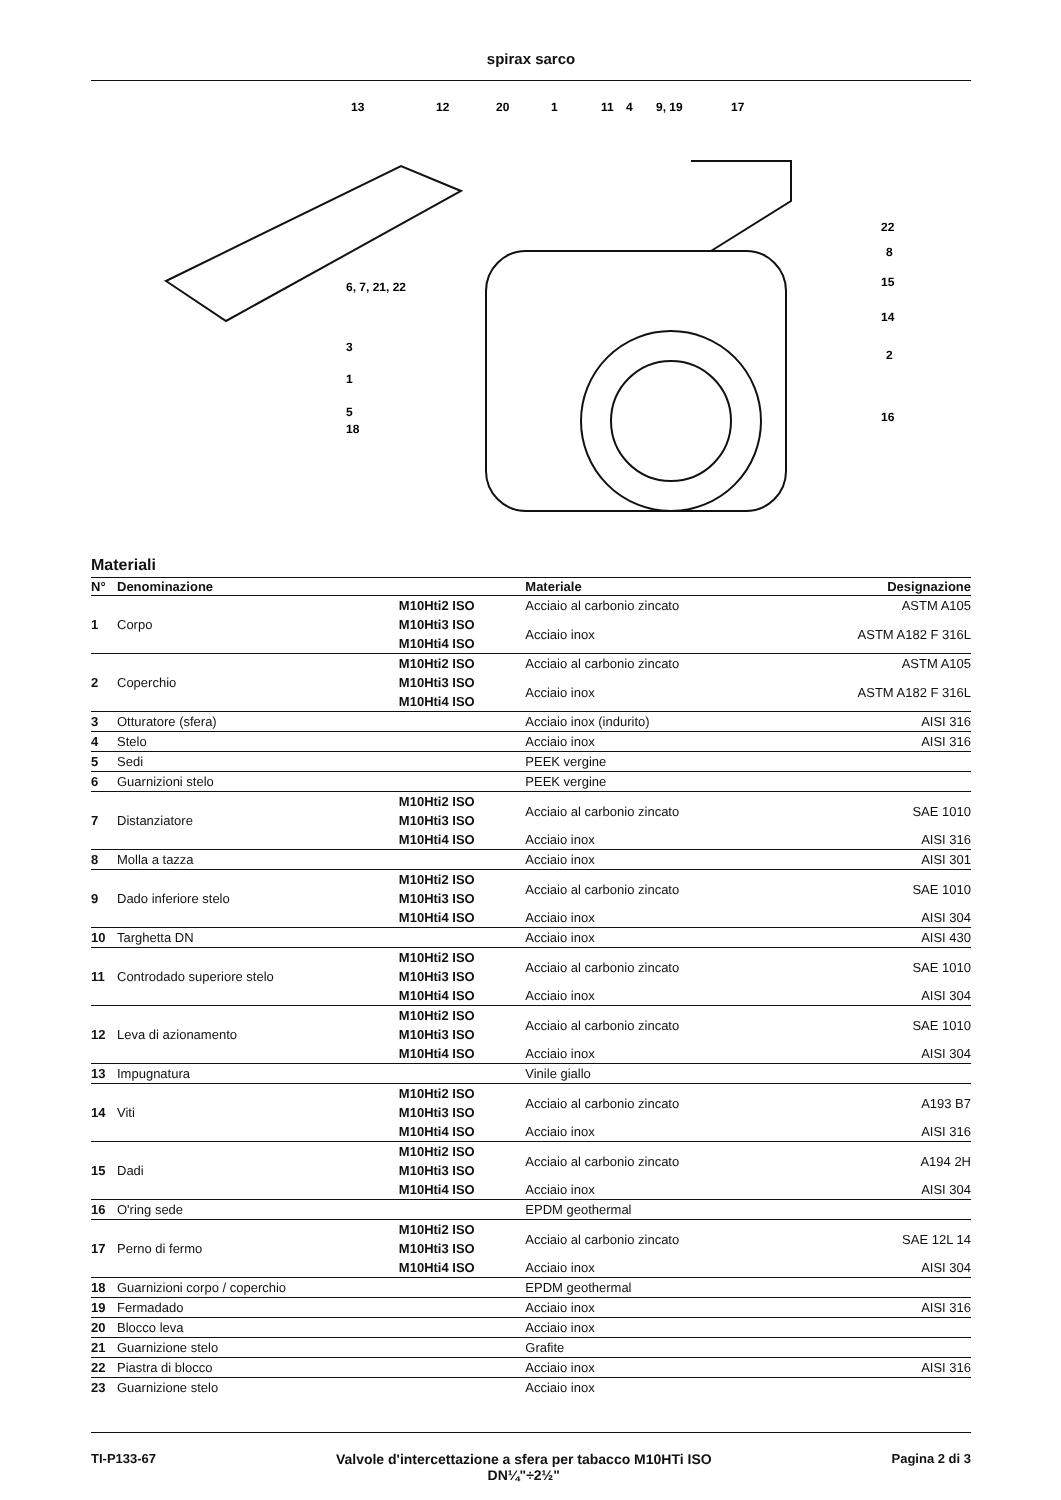spirax sarco
13
12
20
1
11
4
9, 19
17
22
8
15
14
2
16
6, 7, 21, 22
3
1
5
18
Materiali
| N° | Denominazione | | Materiale | Designazione |
| --- | --- | --- | --- | --- |
| 1 | Corpo | M10Hti2 ISO | Acciaio al carbonio zincato | ASTM A105 |
| | | M10Hti3 ISO | Acciaio inox | ASTM A182 F 316L |
| | | M10Hti4 ISO | | |
| 2 | Coperchio | M10Hti2 ISO | Acciaio al carbonio zincato | ASTM A105 |
| | | M10Hti3 ISO | Acciaio inox | ASTM A182 F 316L |
| | | M10Hti4 ISO | | |
| 3 | Otturatore (sfera) | | Acciaio inox (indurito) | AISI 316 |
| 4 | Stelo | | Acciaio inox | AISI 316 |
| 5 | Sedi | | PEEK vergine | |
| 6 | Guarnizioni stelo | | PEEK vergine | |
| 7 | Distanziatore | M10Hti2 ISO | Acciaio al carbonio zincato | SAE 1010 |
| | | M10Hti3 ISO | | |
| | | M10Hti4 ISO | Acciaio inox | AISI 316 |
| 8 | Molla a tazza | | Acciaio inox | AISI 301 |
| 9 | Dado inferiore stelo | M10Hti2 ISO | Acciaio al carbonio zincato | SAE 1010 |
| | | M10Hti3 ISO | | |
| | | M10Hti4 ISO | Acciaio inox | AISI 304 |
| 10 | Targhetta DN | | Acciaio inox | AISI 430 |
| 11 | Controdado superiore stelo | M10Hti2 ISO | Acciaio al carbonio zincato | SAE 1010 |
| | | M10Hti3 ISO | | |
| | | M10Hti4 ISO | Acciaio inox | AISI 304 |
| 12 | Leva di azionamento | M10Hti2 ISO | Acciaio al carbonio zincato | SAE 1010 |
| | | M10Hti3 ISO | | |
| | | M10Hti4 ISO | Acciaio inox | AISI 304 |
| 13 | Impugnatura | | Vinile giallo | |
| 14 | Viti | M10Hti2 ISO | Acciaio al carbonio zincato | A193 B7 |
| | | M10Hti3 ISO | | |
| | | M10Hti4 ISO | Acciaio inox | AISI 316 |
| 15 | Dadi | M10Hti2 ISO | Acciaio al carbonio zincato | A194 2H |
| | | M10Hti3 ISO | | |
| | | M10Hti4 ISO | Acciaio inox | AISI 304 |
| 16 | O'ring sede | | EPDM geothermal | |
| 17 | Perno di fermo | M10Hti2 ISO | Acciaio al carbonio zincato | SAE 12L 14 |
| | | M10Hti3 ISO | | |
| | | M10Hti4 ISO | Acciaio inox | AISI 304 |
| 18 | Guarnizioni corpo / coperchio | | EPDM geothermal | |
| 19 | Fermadado | | Acciaio inox | AISI 316 |
| 20 | Blocco leva | | Acciaio inox | |
| 21 | Guarnizione stelo | | Grafite | |
| 22 | Piastra di blocco | | Acciaio inox | AISI 316 |
| 23 | Guarnizione stelo | | Acciaio inox | |
TI-P133-67 Valvole d'intercettazione a sfera per tabacco M10HTi ISO
DN¼"÷2½" Pagina 2 di 3